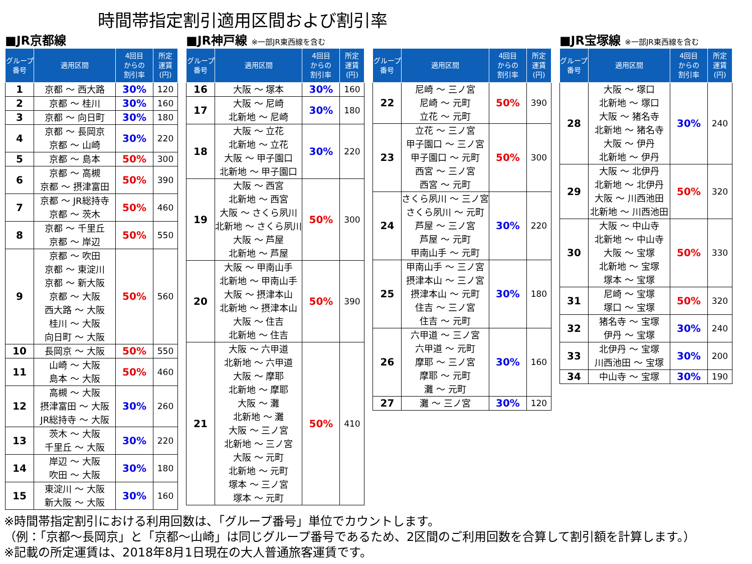時間帯指定割引適用区間および割引率
■JR京都線
| グループ 番号 | 適用区間 | 4回目 からの 割引率 | 所定 運賃 (円) |
| --- | --- | --- | --- |
| 1 | 京都 ～ 西大路 | 30% | 120 |
| 2 | 京都 ～ 桂川 | 30% | 160 |
| 3 | 京都 ～ 向日町 | 30% | 180 |
| 4 | 京都 ～ 長岡京 京都 ～ 山崎 | 30% | 220 |
| 5 | 京都 ～ 島本 | 50% | 300 |
| 6 | 京都 ～ 高槻 京都 ～ 摂津富田 | 50% | 390 |
| 7 | 京都 ～ JR総持寺 京都 ～ 茨木 | 50% | 460 |
| 8 | 京都 ～ 千里丘 京都 ～ 岸辺 | 50% | 550 |
| 9 | 京都 ～ 吹田 京都 ～ 東淀川 京都 ～ 新大阪 京都 ～ 大阪 西大路 ～ 大阪 桂川 ～ 大阪 向日町 ～ 大阪 | 50% | 560 |
| 10 | 長岡京 ～ 大阪 | 50% | 550 |
| 11 | 山崎 ～ 大阪 島本 ～ 大阪 | 50% | 460 |
| 12 | 高槻 ～ 大阪 摂津富田 ～ 大阪 JR総持寺 ～ 大阪 | 30% | 260 |
| 13 | 茨木 ～ 大阪 千里丘 ～ 大阪 | 30% | 220 |
| 14 | 岸辺 ～ 大阪 吹田 ～ 大阪 | 30% | 180 |
| 15 | 東淀川 ～ 大阪 新大阪 ～ 大阪 | 30% | 160 |
■JR神戸線 ※一部JR東西線を含む
| グループ 番号 | 適用区間 | 4回目 からの 割引率 | 所定 運賃 (円) |
| --- | --- | --- | --- |
| 16 | 大阪 ～ 塚本 | 30% | 160 |
| 17 | 大阪 ～ 尼崎 北新地 ～ 尼崎 | 30% | 180 |
| 18 | 大阪 ～ 立花 北新地 ～ 立花 大阪 ～ 甲子園口 北新地 ～ 甲子園口 | 30% | 220 |
| 19 | 大阪 ～ 西宮 北新地 ～ 西宮 大阪 ～ さくら夙川 北新地 ～ さくら夙川 大阪 ～ 芦屋 北新地 ～ 芦屋 | 50% | 300 |
| 20 | 大阪 ～ 甲南山手 北新地 ～ 甲南山手 大阪 ～ 摂津本山 北新地 ～ 摂津本山 大阪 ～ 住吉 北新地 ～ 住吉 | 50% | 390 |
| 21 | 大阪 ～ 六甲道 北新地 ～ 六甲道 大阪 ～ 摩耶 北新地 ～ 摩耶 大阪 ～ 灘 北新地 ～ 灘 大阪 ～ 三ノ宮 北新地 ～ 三ノ宮 大阪 ～ 元町 北新地 ～ 元町 塚本 ～ 三ノ宮 塚本 ～ 元町 | 50% | 410 |
.
| グループ 番号 | 適用区間 | 4回目 からの 割引率 | 所定 運賃 (円) |
| --- | --- | --- | --- |
| 22 | 尼崎 ～ 三ノ宮 尼崎 ～ 元町 立花 ～ 元町 | 50% | 390 |
| 23 | 立花 ～ 三ノ宮 甲子園口 ～ 三ノ宮 甲子園口 ～ 元町 西宮 ～ 三ノ宮 西宮 ～ 元町 | 50% | 300 |
| 24 | さくら夙川 ～ 三ノ宮 さくら夙川 ～ 元町 芦屋 ～ 三ノ宮 芦屋 ～ 元町 甲南山手 ～ 元町 | 30% | 220 |
| 25 | 甲南山手 ～ 三ノ宮 摂津本山 ～ 三ノ宮 摂津本山 ～ 元町 住吉 ～ 三ノ宮 住吉 ～ 元町 | 30% | 180 |
| 26 | 六甲道 ～ 三ノ宮 六甲道 ～ 元町 摩耶 ～ 三ノ宮 摩耶 ～ 元町 灘 ～ 元町 | 30% | 160 |
| 27 | 灘 ～ 三ノ宮 | 30% | 120 |
■JR宝塚線 ※一部JR東西線を含む
| グループ 番号 | 適用区間 | 4回目 からの 割引率 | 所定 運賃 (円) |
| --- | --- | --- | --- |
| 28 | 大阪 ～ 塚口 北新地 ～ 塚口 大阪 ～ 猪名寺 北新地 ～ 猪名寺 大阪 ～ 伊丹 北新地 ～ 伊丹 | 30% | 240 |
| 29 | 大阪 ～ 北伊丹 北新地 ～ 北伊丹 大阪 ～ 川西池田 北新地 ～ 川西池田 | 50% | 320 |
| 30 | 大阪 ～ 中山寺 北新地 ～ 中山寺 大阪 ～ 宝塚 北新地 ～ 宝塚 塚本 ～ 宝塚 | 50% | 330 |
| 31 | 尼崎 ～ 宝塚 塚口 ～ 宝塚 | 50% | 320 |
| 32 | 猪名寺 ～ 宝塚 伊丹 ～ 宝塚 | 30% | 240 |
| 33 | 北伊丹 ～ 宝塚 川西池田 ～ 宝塚 | 30% | 200 |
| 34 | 中山寺 ～ 宝塚 | 30% | 190 |
※時間帯指定割引における利用回数は、「グループ番号」単位でカウントします。
（例：「京都～長岡京」と「京都～山崎」は同じグループ番号であるため、2区間のご利用回数を合算して割引額を計算します。）
※記載の所定運賃は、2018年8月1日現在の大人普通旅客運賃です。